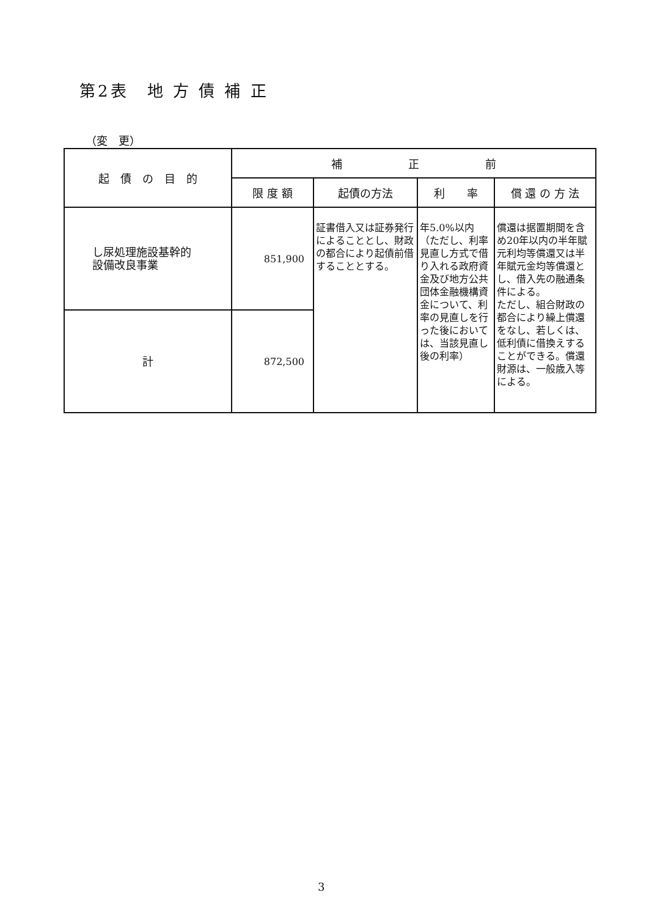第2表　地 方 債 補 正
（変　更）
| 起 債 の 目 的 | 補 正 前 | | | |
| --- | --- | --- | --- | --- |
| | 限 度 額 | 起債の方法 | 利 率 | 償 還 の 方 法 |
| し尿処理施設基幹的 設備改良事業 | 851,900 | 証書借入又は証券発行によることとし、財政の都合により起債前借することとする。 | 年5.0%以内 （ただし、利率見直し方式で借り入れる政府資金及び地方公共団体金融機構資金について、利率の見直しを行った後においては、当該見直し後の利率） | 償還は据置期間を含め20年以内の半年賦元利均等償還又は半年賦元金均等償還とし、借入先の融通条件による。 ただし、組合財政の都合により繰上償還をなし、若しくは、低利債に借換えすることができる。償還財源は、一般歳入等による。 |
| 計 | 872,500 | | | |
3